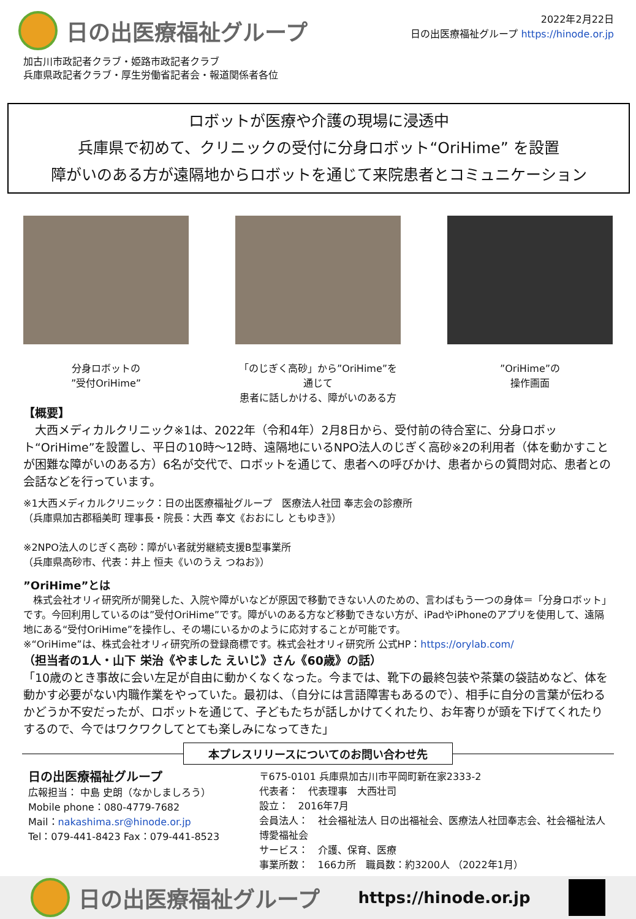日の出医療福祉グループ
2022年2月22日
日の出医療福祉グループ https://hinode.or.jp
加古川市政記者クラブ・姫路市政記者クラブ
兵庫県政記者クラブ・厚生労働省記者会・報道関係者各位
ロボットが医療や介護の現場に浸透中
兵庫県で初めて、クリニックの受付に分身ロボット“OriHime” を設置
障がいのある方が遠隔地からロボットを通じて来院患者とコミュニケーション
分身ロボットの
”受付OriHime”
「のじぎく高砂」から”OriHime”を通じて
患者に話しかける、障がいのある方
”OriHime”の
操作画面
【概要】
　大西メディカルクリニック※1は、2022年（令和4年）2月8日から、受付前の待合室に、分身ロボット“OriHime”を設置し、平日の10時～12時、遠隔地にいるNPO法人のじぎく高砂※2の利用者（体を動かすことが困難な障がいのある方）6名が交代で、ロボットを通じて、患者への呼びかけ、患者からの質問対応、患者との会話などを行っています。
※1大西メディカルクリニック：日の出医療福祉グループ　医療法人社団 奉志会の診療所
（兵庫県加古郡稲美町 理事長・院長：大西 奉文《おおにし ともゆき》）
※2NPO法人のじぎく高砂：障がい者就労継続支援B型事業所
（兵庫県高砂市、代表：井上 恒夫《いのうえ つねお》）
”OriHime”とは
　株式会社オリィ研究所が開発した、入院や障がいなどが原因で移動できない人のための、言わばもう一つの身体＝「分身ロボット」です。今回利用しているのは”受付OriHime”です。障がいのある方など移動できない方が、iPadやiPhoneのアプリを使用して、遠隔地にある“受付OriHime”を操作し、その場にいるかのように応対することが可能です。
※“OriHime”は、株式会社オリィ研究所の登録商標です。株式会社オリィ研究所 公式HP：https://orylab.com/
（担当者の1人・山下 栄治《やました えいじ》さん《60歳》の話）
「10歳のとき事故に会い左足が自由に動かくなくなった。今までは、靴下の最終包装や茶葉の袋詰めなど、体を動かす必要がない内職作業をやっていた。最初は、（自分には言語障害もあるので）、相手に自分の言葉が伝わるかどうか不安だったが、ロボットを通じて、子どもたちが話しかけてくれたり、お年寄りが頭を下げてくれたりするので、今ではワクワクしてとても楽しみになってきた」
本プレスリリースについてのお問い合わせ先
日の出医療福祉グループ
広報担当： 中島 史朗（なかしましろう）
Mobile phone：080-4779-7682
Mail：nakashima.sr@hinode.or.jp
Tel：079-441-8423 Fax：079-441-8523
〒675-0101 兵庫県加古川市平岡町新在家2333-2
代表者：　代表理事　大西壮司
設立：　2016年7月
会員法人：　社会福祉法人 日の出福祉会、医療法人社団奉志会、社会福祉法人 博愛福祉会
サービス：　介護、保育、医療
事業所数：　166カ所　職員数：約3200人 （2022年1月）
日の出医療福祉グループ
https://hinode.or.jp